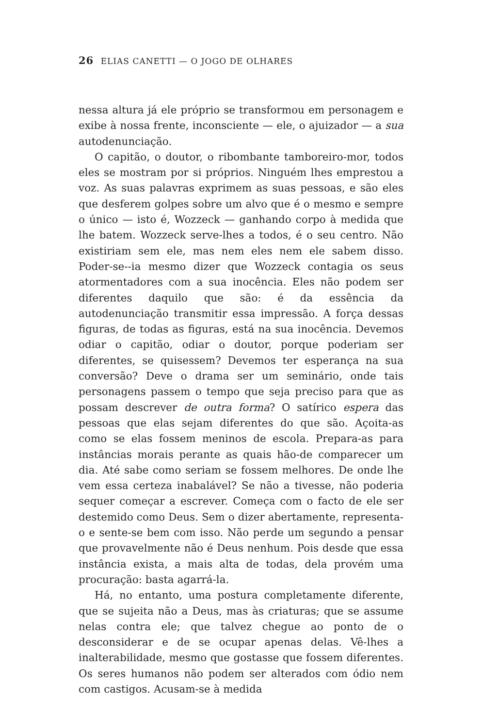26 ELIAS CANETTI — O JOGO DE OLHARES
nessa altura já ele próprio se transformou em personagem e exibe à nossa frente, inconsciente — ele, o ajuizador — a sua autodenunciação.
O capitão, o doutor, o ribombante tamboreiro-mor, todos eles se mostram por si próprios. Ninguém lhes emprestou a voz. As suas palavras exprimem as suas pessoas, e são eles que desferem golpes sobre um alvo que é o mesmo e sempre o único — isto é, Wozzeck — ganhando corpo à medida que lhe batem. Wozzeck serve-lhes a todos, é o seu centro. Não existiriam sem ele, mas nem eles nem ele sabem disso. Poder-se--ia mesmo dizer que Wozzeck contagia os seus atormentadores com a sua inocência. Eles não podem ser diferentes daquilo que são: é da essência da autodenunciação transmitir essa impressão. A força dessas figuras, de todas as figuras, está na sua inocência. Devemos odiar o capitão, odiar o doutor, porque poderiam ser diferentes, se quisessem? Devemos ter esperança na sua conversão? Deve o drama ser um seminário, onde tais personagens passem o tempo que seja preciso para que as possam descrever de outra forma? O satírico espera das pessoas que elas sejam diferentes do que são. Açoita-as como se elas fossem meninos de escola. Prepara-as para instâncias morais perante as quais hão-de comparecer um dia. Até sabe como seriam se fossem melhores. De onde lhe vem essa certeza inabalável? Se não a tivesse, não poderia sequer começar a escrever. Começa com o facto de ele ser destemido como Deus. Sem o dizer abertamente, representa-o e sente-se bem com isso. Não perde um segundo a pensar que provavelmente não é Deus nenhum. Pois desde que essa instância exista, a mais alta de todas, dela provém uma procuração: basta agarrá-la.
Há, no entanto, uma postura completamente diferente, que se sujeita não a Deus, mas às criaturas; que se assume nelas contra ele; que talvez chegue ao ponto de o desconsiderar e de se ocupar apenas delas. Vê-lhes a inalterabilidade, mesmo que gostasse que fossem diferentes. Os seres humanos não podem ser alterados com ódio nem com castigos. Acusam-se à medida